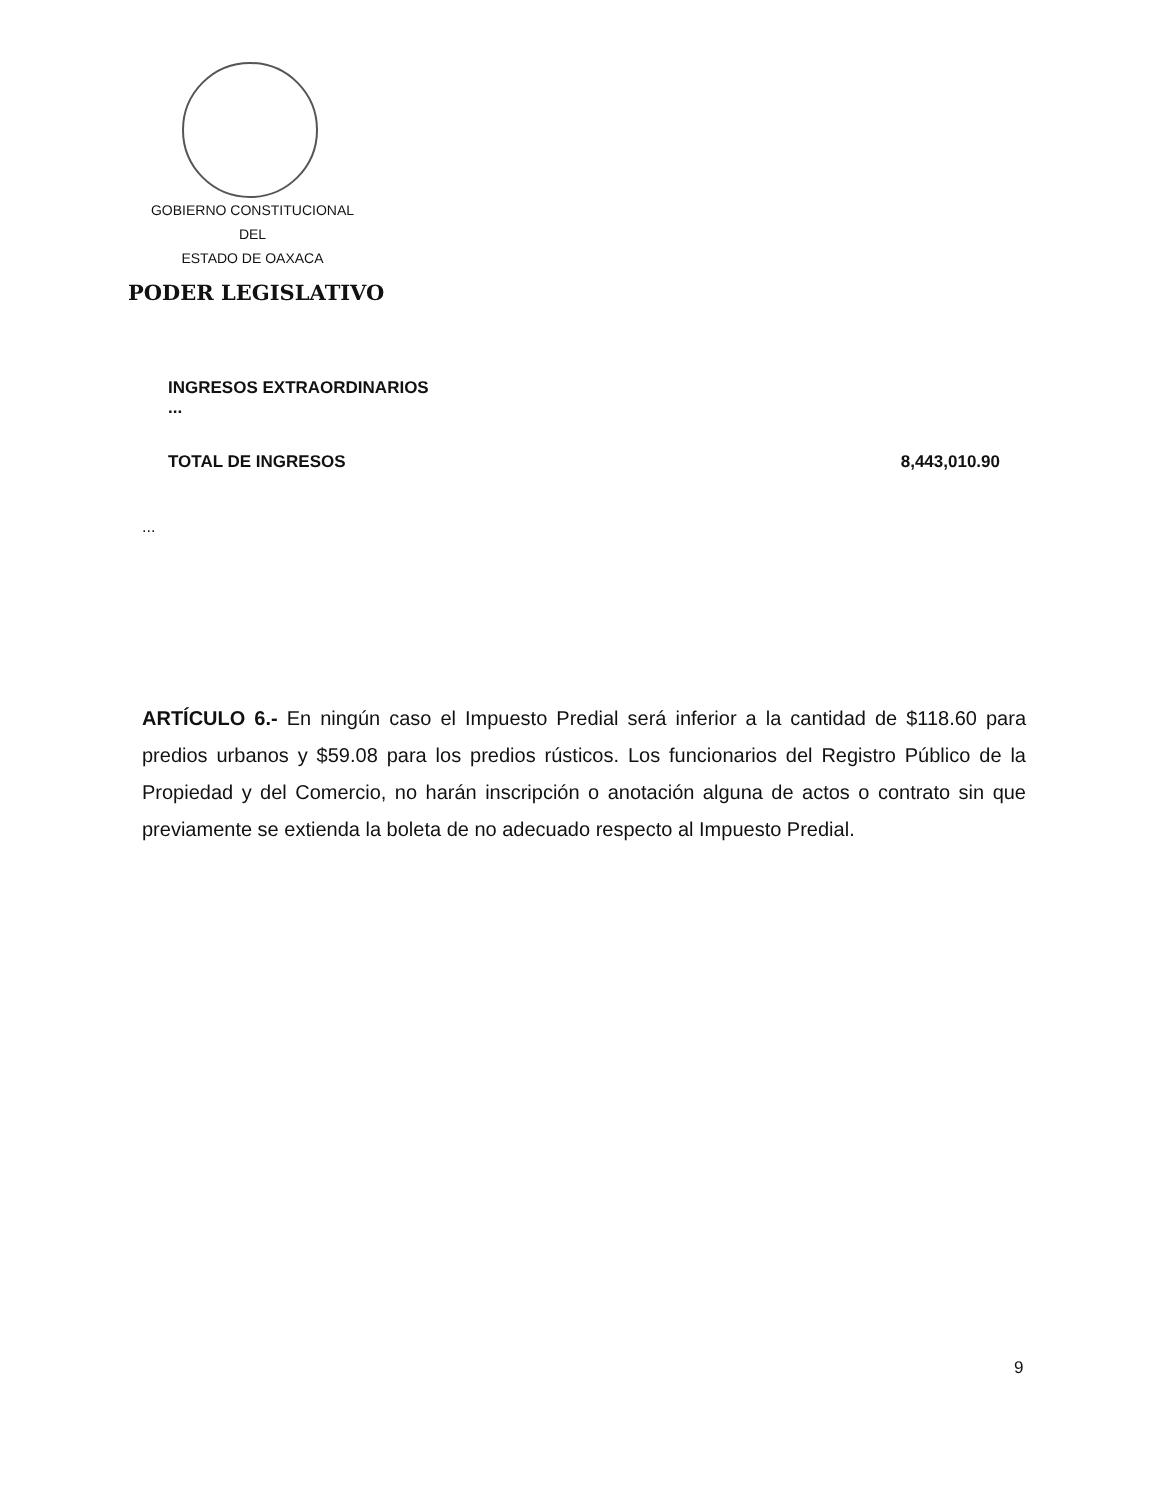GOBIERNO CONSTITUCIONAL
DEL
ESTADO DE OAXACA
PODER LEGISLATIVO
INGRESOS EXTRAORDINARIOS
...
TOTAL DE INGRESOS 8,443,010.90
...
ARTÍCULO 6.- En ningún caso el Impuesto Predial será inferior a la cantidad de $118.60 para predios urbanos y $59.08 para los predios rústicos. Los funcionarios del Registro Público de la Propiedad y del Comercio, no harán inscripción o anotación alguna de actos o contrato sin que previamente se extienda la boleta de no adecuado respecto al Impuesto Predial.
9